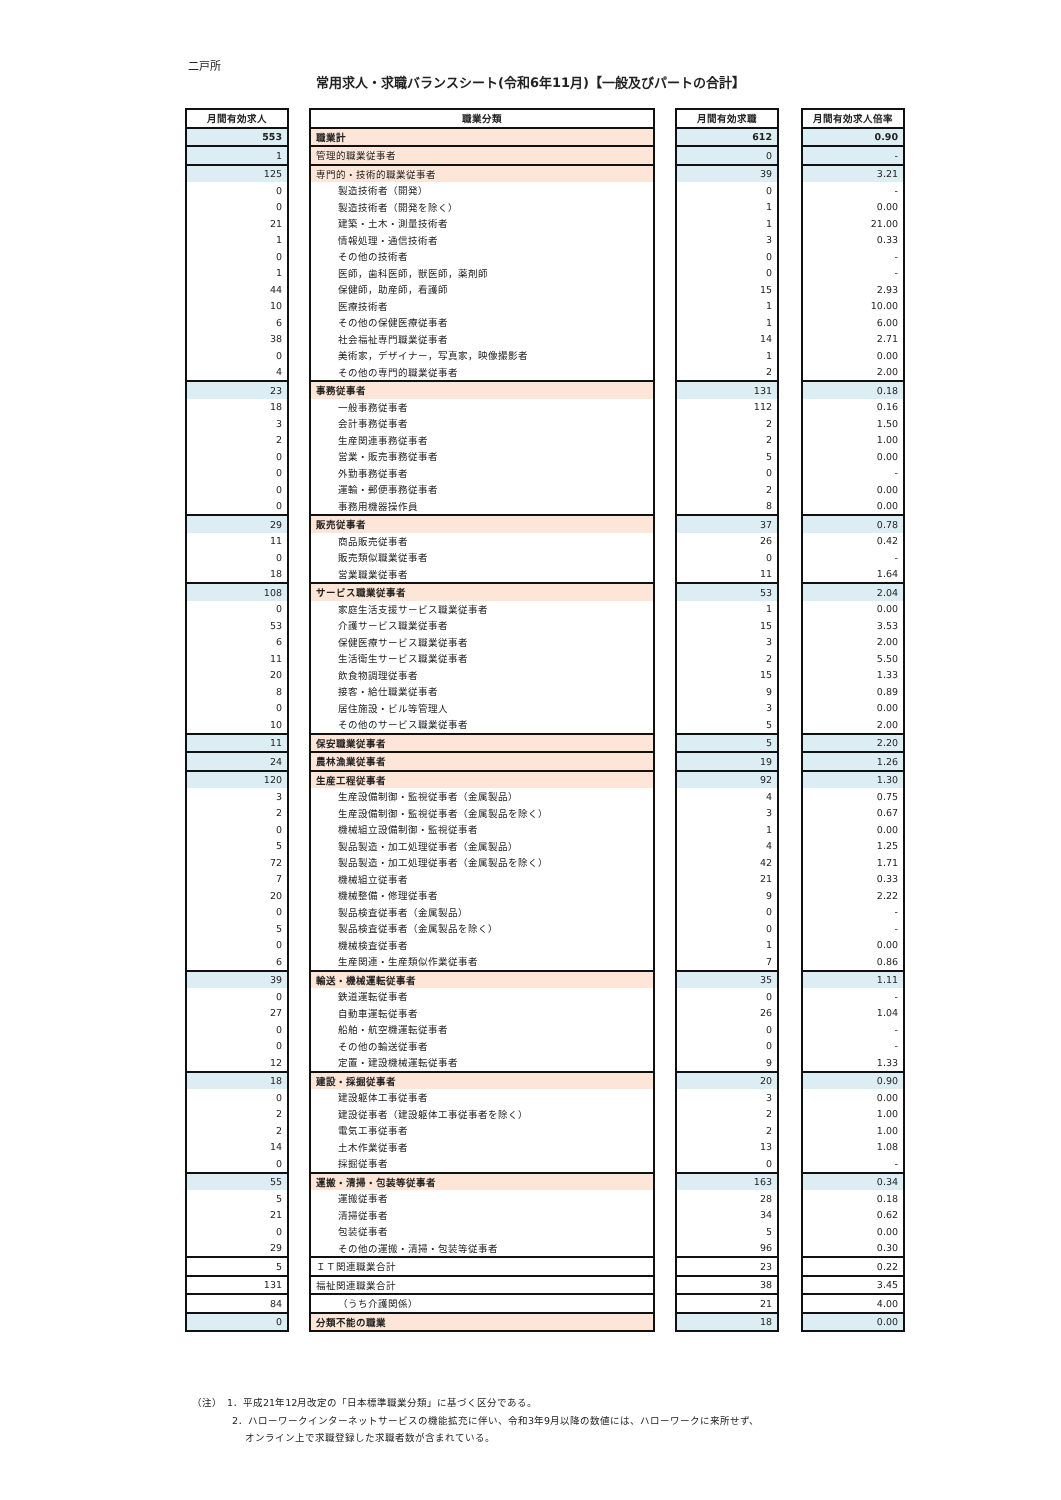二戸所
常用求人・求職バランスシート(令和6年11月)【一般及びパートの合計】
| 月間有効求人 | | 職業分類 | | 月間有効求職 | | 月間有効求人倍率 |
| 553 | | 職業計 | | 612 | | 0.90 |
| 1 | | 管理的職業従事者 | | 0 | | - |
| 125 | | 専門的・技術的職業従事者 | | 39 | | 3.21 |
| 0 | | 製造技術者（開発） | | 0 | | - |
| 0 | | 製造技術者（開発を除く） | | 1 | | 0.00 |
| 21 | | 建築・土木・測量技術者 | | 1 | | 21.00 |
| 1 | | 情報処理・通信技術者 | | 3 | | 0.33 |
| 0 | | その他の技術者 | | 0 | | - |
| 1 | | 医師，歯科医師，獣医師，薬剤師 | | 0 | | - |
| 44 | | 保健師，助産師，看護師 | | 15 | | 2.93 |
| 10 | | 医療技術者 | | 1 | | 10.00 |
| 6 | | その他の保健医療従事者 | | 1 | | 6.00 |
| 38 | | 社会福祉専門職業従事者 | | 14 | | 2.71 |
| 0 | | 美術家，デザイナー，写真家，映像撮影者 | | 1 | | 0.00 |
| 4 | | その他の専門的職業従事者 | | 2 | | 2.00 |
| 23 | | 事務従事者 | | 131 | | 0.18 |
| 18 | | 一般事務従事者 | | 112 | | 0.16 |
| 3 | | 会計事務従事者 | | 2 | | 1.50 |
| 2 | | 生産関連事務従事者 | | 2 | | 1.00 |
| 0 | | 営業・販売事務従事者 | | 5 | | 0.00 |
| 0 | | 外勤事務従事者 | | 0 | | - |
| 0 | | 運輸・郵便事務従事者 | | 2 | | 0.00 |
| 0 | | 事務用機器操作員 | | 8 | | 0.00 |
| 29 | | 販売従事者 | | 37 | | 0.78 |
| 11 | | 商品販売従事者 | | 26 | | 0.42 |
| 0 | | 販売類似職業従事者 | | 0 | | - |
| 18 | | 営業職業従事者 | | 11 | | 1.64 |
| 108 | | サービス職業従事者 | | 53 | | 2.04 |
| 0 | | 家庭生活支援サービス職業従事者 | | 1 | | 0.00 |
| 53 | | 介護サービス職業従事者 | | 15 | | 3.53 |
| 6 | | 保健医療サービス職業従事者 | | 3 | | 2.00 |
| 11 | | 生活衛生サービス職業従事者 | | 2 | | 5.50 |
| 20 | | 飲食物調理従事者 | | 15 | | 1.33 |
| 8 | | 接客・給仕職業従事者 | | 9 | | 0.89 |
| 0 | | 居住施設・ビル等管理人 | | 3 | | 0.00 |
| 10 | | その他のサービス職業従事者 | | 5 | | 2.00 |
| 11 | | 保安職業従事者 | | 5 | | 2.20 |
| 24 | | 農林漁業従事者 | | 19 | | 1.26 |
| 120 | | 生産工程従事者 | | 92 | | 1.30 |
| 3 | | 生産設備制御・監視従事者（金属製品） | | 4 | | 0.75 |
| 2 | | 生産設備制御・監視従事者（金属製品を除く） | | 3 | | 0.67 |
| 0 | | 機械組立設備制御・監視従事者 | | 1 | | 0.00 |
| 5 | | 製品製造・加工処理従事者（金属製品） | | 4 | | 1.25 |
| 72 | | 製品製造・加工処理従事者（金属製品を除く） | | 42 | | 1.71 |
| 7 | | 機械組立従事者 | | 21 | | 0.33 |
| 20 | | 機械整備・修理従事者 | | 9 | | 2.22 |
| 0 | | 製品検査従事者（金属製品） | | 0 | | - |
| 5 | | 製品検査従事者（金属製品を除く） | | 0 | | - |
| 0 | | 機械検査従事者 | | 1 | | 0.00 |
| 6 | | 生産関連・生産類似作業従事者 | | 7 | | 0.86 |
| 39 | | 輸送・機械運転従事者 | | 35 | | 1.11 |
| 0 | | 鉄道運転従事者 | | 0 | | - |
| 27 | | 自動車運転従事者 | | 26 | | 1.04 |
| 0 | | 船舶・航空機運転従事者 | | 0 | | - |
| 0 | | その他の輸送従事者 | | 0 | | - |
| 12 | | 定置・建設機械運転従事者 | | 9 | | 1.33 |
| 18 | | 建設・採掘従事者 | | 20 | | 0.90 |
| 0 | | 建設躯体工事従事者 | | 3 | | 0.00 |
| 2 | | 建設従事者（建設躯体工事従事者を除く） | | 2 | | 1.00 |
| 2 | | 電気工事従事者 | | 2 | | 1.00 |
| 14 | | 土木作業従事者 | | 13 | | 1.08 |
| 0 | | 採掘従事者 | | 0 | | - |
| 55 | | 運搬・清掃・包装等従事者 | | 163 | | 0.34 |
| 5 | | 運搬従事者 | | 28 | | 0.18 |
| 21 | | 清掃従事者 | | 34 | | 0.62 |
| 0 | | 包装従事者 | | 5 | | 0.00 |
| 29 | | その他の運搬・清掃・包装等従事者 | | 96 | | 0.30 |
| 5 | | ＩＴ関連職業合計 | | 23 | | 0.22 |
| 131 | | 福祉関連職業合計 | | 38 | | 3.45 |
| 84 | | （うち介護関係） | | 21 | | 4.00 |
| 0 | | 分類不能の職業 | | 18 | | 0.00 |
（注）　1．平成21年12月改定の「日本標準職業分類」に基づく区分である。
　　　　2．ハローワークインターネットサービスの機能拡充に伴い、令和3年9月以降の数値には、ハローワークに来所せず、
　　　　　 オンライン上で求職登録した求職者数が含まれている。